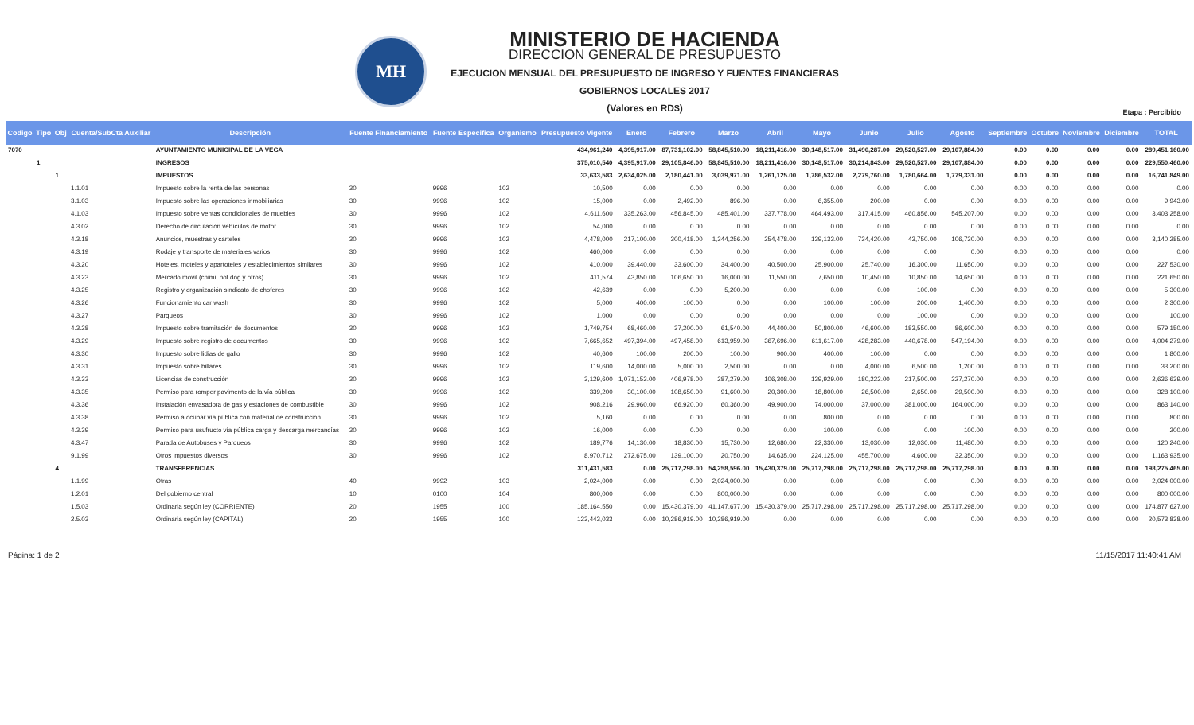MH
MINISTERIO DE HACIENDA
DIRECCION GENERAL DE PRESUPUESTO
EJECUCION MENSUAL DEL PRESUPUESTO DE INGRESO Y FUENTES FINANCIERAS
GOBIERNOS LOCALES 2017
(Valores en RD$)
Etapa : Percibido
| Codigo | Tipo | Obj | Cuenta/SubCta Auxiliar | Descripción | Fuente Financiamiento | Fuente Especifica | Organismo | Presupuesto Vigente | Enero | Febrero | Marzo | Abril | Mayo | Junio | Julio | Agosto | Septiembre | Octubre | Noviembre | Diciembre | TOTAL |
| --- | --- | --- | --- | --- | --- | --- | --- | --- | --- | --- | --- | --- | --- | --- | --- | --- | --- | --- | --- | --- | --- |
| 7070 | | | | AYUNTAMIENTO MUNICIPAL DE LA VEGA | | | | 434,961,240 | 4,395,917.00 | 87,731,102.00 | 58,845,510.00 | 18,211,416.00 | 30,148,517.00 | 31,490,287.00 | 29,520,527.00 | 29,107,884.00 | 0.00 | 0.00 | 0.00 | 0.00 | 289,451,160.00 |
| | 1 | | | INGRESOS | | | | 375,010,540 | 4,395,917.00 | 29,105,846.00 | 58,845,510.00 | 18,211,416.00 | 30,148,517.00 | 30,214,843.00 | 29,520,527.00 | 29,107,884.00 | 0.00 | 0.00 | 0.00 | 0.00 | 229,550,460.00 |
| | | 1 | | IMPUESTOS | | | | 33,633,583 | 2,634,025.00 | 2,180,441.00 | 3,039,971.00 | 1,261,125.00 | 1,786,532.00 | 2,279,760.00 | 1,780,664.00 | 1,779,331.00 | 0.00 | 0.00 | 0.00 | 0.00 | 16,741,849.00 |
| | | | 1.1.01 | Impuesto sobre la renta de las personas | 30 | 9996 | 102 | 10,500 | 0.00 | 0.00 | 0.00 | 0.00 | 0.00 | 0.00 | 0.00 | 0.00 | 0.00 | 0.00 | 0.00 | 0.00 | 0.00 |
| | | | 3.1.03 | Impuesto sobre las operaciones inmobiliarias | 30 | 9996 | 102 | 15,000 | 0.00 | 2,492.00 | 896.00 | 0.00 | 6,355.00 | 200.00 | 0.00 | 0.00 | 0.00 | 0.00 | 0.00 | 0.00 | 9,943.00 |
| | | | 4.1.03 | Impuesto sobre ventas condicionales de muebles | 30 | 9996 | 102 | 4,611,600 | 335,263.00 | 456,845.00 | 485,401.00 | 337,778.00 | 464,493.00 | 317,415.00 | 460,856.00 | 545,207.00 | 0.00 | 0.00 | 0.00 | 0.00 | 3,403,258.00 |
| | | | 4.3.02 | Derecho de circulación vehículos de motor | 30 | 9996 | 102 | 54,000 | 0.00 | 0.00 | 0.00 | 0.00 | 0.00 | 0.00 | 0.00 | 0.00 | 0.00 | 0.00 | 0.00 | 0.00 | 0.00 |
| | | | 4.3.18 | Anuncios, muestras y carteles | 30 | 9996 | 102 | 4,478,000 | 217,100.00 | 300,418.00 | 1,344,256.00 | 254,478.00 | 139,133.00 | 734,420.00 | 43,750.00 | 106,730.00 | 0.00 | 0.00 | 0.00 | 0.00 | 3,140,285.00 |
| | | | 4.3.19 | Rodaje y transporte de materiales varios | 30 | 9996 | 102 | 460,000 | 0.00 | 0.00 | 0.00 | 0.00 | 0.00 | 0.00 | 0.00 | 0.00 | 0.00 | 0.00 | 0.00 | 0.00 | 0.00 |
| | | | 4.3.20 | Hoteles, moteles y apartoteles y establecimientos similares | 30 | 9996 | 102 | 410,000 | 39,440.00 | 33,600.00 | 34,400.00 | 40,500.00 | 25,900.00 | 25,740.00 | 16,300.00 | 11,650.00 | 0.00 | 0.00 | 0.00 | 0.00 | 227,530.00 |
| | | | 4.3.23 | Mercado móvil (chimi, hot dog y otros) | 30 | 9996 | 102 | 411,574 | 43,850.00 | 106,650.00 | 16,000.00 | 11,550.00 | 7,650.00 | 10,450.00 | 10,850.00 | 14,650.00 | 0.00 | 0.00 | 0.00 | 0.00 | 221,650.00 |
| | | | 4.3.25 | Registro y organización sindicato de choferes | 30 | 9996 | 102 | 42,639 | 0.00 | 0.00 | 5,200.00 | 0.00 | 0.00 | 0.00 | 100.00 | 0.00 | 0.00 | 0.00 | 0.00 | 0.00 | 5,300.00 |
| | | | 4.3.26 | Funcionamiento car wash | 30 | 9996 | 102 | 5,000 | 400.00 | 100.00 | 0.00 | 0.00 | 100.00 | 100.00 | 200.00 | 1,400.00 | 0.00 | 0.00 | 0.00 | 0.00 | 2,300.00 |
| | | | 4.3.27 | Parqueos | 30 | 9996 | 102 | 1,000 | 0.00 | 0.00 | 0.00 | 0.00 | 0.00 | 0.00 | 100.00 | 0.00 | 0.00 | 0.00 | 0.00 | 0.00 | 100.00 |
| | | | 4.3.28 | Impuesto sobre tramitación de documentos | 30 | 9996 | 102 | 1,749,754 | 68,460.00 | 37,200.00 | 61,540.00 | 44,400.00 | 50,800.00 | 46,600.00 | 183,550.00 | 86,600.00 | 0.00 | 0.00 | 0.00 | 0.00 | 579,150.00 |
| | | | 4.3.29 | Impuesto sobre registro de documentos | 30 | 9996 | 102 | 7,665,652 | 497,394.00 | 497,458.00 | 613,959.00 | 367,696.00 | 611,617.00 | 428,283.00 | 440,678.00 | 547,194.00 | 0.00 | 0.00 | 0.00 | 0.00 | 4,004,279.00 |
| | | | 4.3.30 | Impuesto sobre lidias de gallo | 30 | 9996 | 102 | 40,600 | 100.00 | 200.00 | 100.00 | 900.00 | 400.00 | 100.00 | 0.00 | 0.00 | 0.00 | 0.00 | 0.00 | 0.00 | 1,800.00 |
| | | | 4.3.31 | Impuesto sobre billares | 30 | 9996 | 102 | 119,600 | 14,000.00 | 5,000.00 | 2,500.00 | 0.00 | 0.00 | 4,000.00 | 6,500.00 | 1,200.00 | 0.00 | 0.00 | 0.00 | 0.00 | 33,200.00 |
| | | | 4.3.33 | Licencias de construcción | 30 | 9996 | 102 | 3,129,600 | 1,071,153.00 | 406,978.00 | 287,279.00 | 106,308.00 | 139,929.00 | 180,222.00 | 217,500.00 | 227,270.00 | 0.00 | 0.00 | 0.00 | 0.00 | 2,636,639.00 |
| | | | 4.3.35 | Permiso para romper pavimento de la vía pública | 30 | 9996 | 102 | 339,200 | 30,100.00 | 108,650.00 | 91,600.00 | 20,300.00 | 18,800.00 | 26,500.00 | 2,650.00 | 29,500.00 | 0.00 | 0.00 | 0.00 | 0.00 | 328,100.00 |
| | | | 4.3.36 | Instalación envasadora de gas y estaciones de combustible | 30 | 9996 | 102 | 908,216 | 29,960.00 | 66,920.00 | 60,360.00 | 49,900.00 | 74,000.00 | 37,000.00 | 381,000.00 | 164,000.00 | 0.00 | 0.00 | 0.00 | 0.00 | 863,140.00 |
| | | | 4.3.38 | Permiso a ocupar vía pública con material de construcción | 30 | 9996 | 102 | 5,160 | 0.00 | 0.00 | 0.00 | 0.00 | 800.00 | 0.00 | 0.00 | 0.00 | 0.00 | 0.00 | 0.00 | 0.00 | 800.00 |
| | | | 4.3.39 | Permiso para usufructo vía pública carga y descarga mercancías | 30 | 9996 | 102 | 16,000 | 0.00 | 0.00 | 0.00 | 0.00 | 100.00 | 0.00 | 0.00 | 100.00 | 0.00 | 0.00 | 0.00 | 0.00 | 200.00 |
| | | | 4.3.47 | Parada de Autobuses y Parqueos | 30 | 9996 | 102 | 189,776 | 14,130.00 | 18,830.00 | 15,730.00 | 12,680.00 | 22,330.00 | 13,030.00 | 12,030.00 | 11,480.00 | 0.00 | 0.00 | 0.00 | 0.00 | 120,240.00 |
| | | | 9.1.99 | Otros impuestos diversos | 30 | 9996 | 102 | 8,970,712 | 272,675.00 | 139,100.00 | 20,750.00 | 14,635.00 | 224,125.00 | 455,700.00 | 4,600.00 | 32,350.00 | 0.00 | 0.00 | 0.00 | 0.00 | 1,163,935.00 |
| | | 4 | | TRANSFERENCIAS | | | | 311,431,583 | 0.00 | 25,717,298.00 | 54,258,596.00 | 15,430,379.00 | 25,717,298.00 | 25,717,298.00 | 25,717,298.00 | 25,717,298.00 | 0.00 | 0.00 | 0.00 | 0.00 | 198,275,465.00 |
| | | | 1.1.99 | Otras | 40 | 9992 | 103 | 2,024,000 | 0.00 | 0.00 | 2,024,000.00 | 0.00 | 0.00 | 0.00 | 0.00 | 0.00 | 0.00 | 0.00 | 0.00 | 0.00 | 2,024,000.00 |
| | | | 1.2.01 | Del gobierno central | 10 | 0100 | 104 | 800,000 | 0.00 | 0.00 | 800,000.00 | 0.00 | 0.00 | 0.00 | 0.00 | 0.00 | 0.00 | 0.00 | 0.00 | 0.00 | 800,000.00 |
| | | | 1.5.03 | Ordinaria según ley (CORRIENTE) | 20 | 1955 | 100 | 185,164,550 | 0.00 | 15,430,379.00 | 41,147,677.00 | 15,430,379.00 | 25,717,298.00 | 25,717,298.00 | 25,717,298.00 | 25,717,298.00 | 0.00 | 0.00 | 0.00 | 0.00 | 174,877,627.00 |
| | | | 2.5.03 | Ordinaria según ley (CAPITAL) | 20 | 1955 | 100 | 123,443,033 | 0.00 | 10,286,919.00 | 10,286,919.00 | 0.00 | 0.00 | 0.00 | 0.00 | 0.00 | 0.00 | 0.00 | 0.00 | 0.00 | 20,573,838.00 |
Página: 1 de 2 11/15/2017 11:40:41 AM